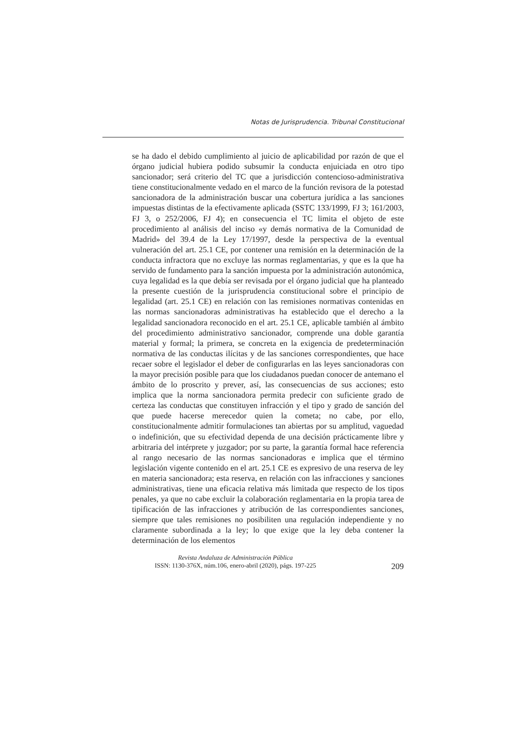Notas de Jurisprudencia. Tribunal Constitucional
se ha dado el debido cumplimiento al juicio de aplicabilidad por razón de que el órgano judicial hubiera podido subsumir la conducta enjuiciada en otro tipo sancionador; será criterio del TC que a jurisdicción contencioso-administrativa tiene constitucionalmente vedado en el marco de la función revisora de la potestad sancionadora de la administración buscar una cobertura jurídica a las sanciones impuestas distintas de la efectivamente aplicada (SSTC 133/1999, FJ 3; 161/2003, FJ 3, o 252/2006, FJ 4); en consecuencia el TC limita el objeto de este procedimiento al análisis del inciso «y demás normativa de la Comunidad de Madrid» del 39.4 de la Ley 17/1997, desde la perspectiva de la eventual vulneración del art. 25.1 CE, por contener una remisión en la determinación de la conducta infractora que no excluye las normas reglamentarias, y que es la que ha servido de fundamento para la sanción impuesta por la administración autonómica, cuya legalidad es la que debía ser revisada por el órgano judicial que ha planteado la presente cuestión de la jurisprudencia constitucional sobre el principio de legalidad (art. 25.1 CE) en relación con las remisiones normativas contenidas en las normas sancionadoras administrativas ha establecido que el derecho a la legalidad sancionadora reconocido en el art. 25.1 CE, aplicable también al ámbito del procedimiento administrativo sancionador, comprende una doble garantía material y formal; la primera, se concreta en la exigencia de predeterminación normativa de las conductas ilícitas y de las sanciones correspondientes, que hace recaer sobre el legislador el deber de configurarlas en las leyes sancionadoras con la mayor precisión posible para que los ciudadanos puedan conocer de antemano el ámbito de lo proscrito y prever, así, las consecuencias de sus acciones; esto implica que la norma sancionadora permita predecir con suficiente grado de certeza las conductas que constituyen infracción y el tipo y grado de sanción del que puede hacerse merecedor quien la cometa; no cabe, por ello, constitucionalmente admitir formulaciones tan abiertas por su amplitud, vaguedad o indefinición, que su efectividad dependa de una decisión prácticamente libre y arbitraria del intérprete y juzgador; por su parte, la garantía formal hace referencia al rango necesario de las normas sancionadoras e implica que el término legislación vigente contenido en el art. 25.1 CE es expresivo de una reserva de ley en materia sancionadora; esta reserva, en relación con las infracciones y sanciones administrativas, tiene una eficacia relativa más limitada que respecto de los tipos penales, ya que no cabe excluir la colaboración reglamentaria en la propia tarea de tipificación de las infracciones y atribución de las correspondientes sanciones, siempre que tales remisiones no posibiliten una regulación independiente y no claramente subordinada a la ley; lo que exige que la ley deba contener la determinación de los elementos
Revista Andaluza de Administración Pública
ISSN: 1130-376X, núm.106, enero-abril (2020), págs. 197-225 209